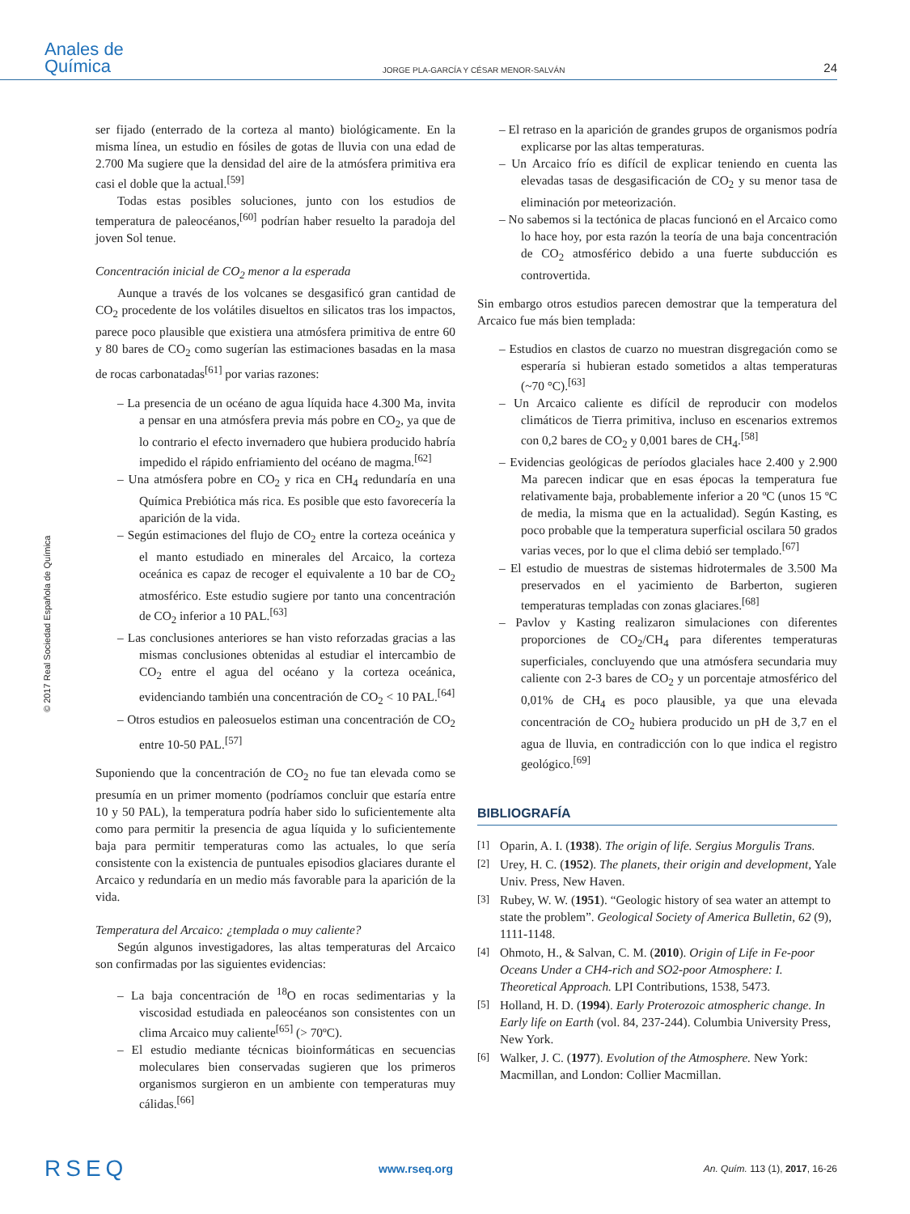Anales de
Química
JORGE PLA-GARCÍA Y CÉSAR MENOR-SALVÁN
24
© 2017 Real Sociedad Española de Química
ser fijado (enterrado de la corteza al manto) biológicamente. En la misma línea, un estudio en fósiles de gotas de lluvia con una edad de 2.700 Ma sugiere que la densidad del aire de la atmósfera primitiva era casi el doble que la actual.<sup>[59]</sup>
Todas estas posibles soluciones, junto con los estudios de temperatura de paleocéanos,<sup>[60]</sup> podrían haber resuelto la paradoja del joven Sol tenue.
Concentración inicial de CO<sub>2</sub> menor a la esperada
Aunque a través de los volcanes se desgasificó gran cantidad de CO<sub>2</sub> procedente de los volátiles disueltos en silicatos tras los impactos, parece poco plausible que existiera una atmósfera primitiva de entre 60 y 80 bares de CO<sub>2</sub> como sugerían las estimaciones basadas en la masa de rocas carbonatadas<sup>[61]</sup> por varias razones:
– La presencia de un océano de agua líquida hace 4.300 Ma, invita a pensar en una atmósfera previa más pobre en CO<sub>2</sub>, ya que de lo contrario el efecto invernadero que hubiera producido habría impedido el rápido enfriamiento del océano de magma.<sup>[62]</sup>
– Una atmósfera pobre en CO<sub>2</sub> y rica en CH<sub>4</sub> redundaría en una Química Prebiótica más rica. Es posible que esto favorecería la aparición de la vida.
– Según estimaciones del flujo de CO<sub>2</sub> entre la corteza oceánica y el manto estudiado en minerales del Arcaico, la corteza oceánica es capaz de recoger el equivalente a 10 bar de CO<sub>2</sub> atmosférico. Este estudio sugiere por tanto una concentración de CO<sub>2</sub> inferior a 10 PAL.<sup>[63]</sup>
– Las conclusiones anteriores se han visto reforzadas gracias a las mismas conclusiones obtenidas al estudiar el intercambio de CO<sub>2</sub> entre el agua del océano y la corteza oceánica, evidenciando también una concentración de CO<sub>2</sub> < 10 PAL.<sup>[64]</sup>
– Otros estudios en paleosuelos estiman una concentración de CO<sub>2</sub> entre 10-50 PAL.<sup>[57]</sup>
Suponiendo que la concentración de CO<sub>2</sub> no fue tan elevada como se presumía en un primer momento (podríamos concluir que estaría entre 10 y 50 PAL), la temperatura podría haber sido lo suficientemente alta como para permitir la presencia de agua líquida y lo suficientemente baja para permitir temperaturas como las actuales, lo que sería consistente con la existencia de puntuales episodios glaciares durante el Arcaico y redundaría en un medio más favorable para la aparición de la vida.
Temperatura del Arcaico: ¿templada o muy caliente?
Según algunos investigadores, las altas temperaturas del Arcaico son confirmadas por las siguientes evidencias:
– La baja concentración de <sup>18</sup>O en rocas sedimentarias y la viscosidad estudiada en paleocéanos son consistentes con un clima Arcaico muy caliente<sup>[65]</sup> (> 70ºC).
– El estudio mediante técnicas bioinformáticas en secuencias moleculares bien conservadas sugieren que los primeros organismos surgieron en un ambiente con temperaturas muy cálidas.<sup>[66]</sup>
– El retraso en la aparición de grandes grupos de organismos podría explicarse por las altas temperaturas.
– Un Arcaico frío es difícil de explicar teniendo en cuenta las elevadas tasas de desgasificación de CO<sub>2</sub> y su menor tasa de eliminación por meteorización.
– No sabemos si la tectónica de placas funcionó en el Arcaico como lo hace hoy, por esta razón la teoría de una baja concentración de CO<sub>2</sub> atmosférico debido a una fuerte subducción es controvertida.
Sin embargo otros estudios parecen demostrar que la temperatura del Arcaico fue más bien templada:
– Estudios en clastos de cuarzo no muestran disgregación como se esperaría si hubieran estado sometidos a altas temperaturas (~70 °C).<sup>[63]</sup>
– Un Arcaico caliente es difícil de reproducir con modelos climáticos de Tierra primitiva, incluso en escenarios extremos con 0,2 bares de CO<sub>2</sub> y 0,001 bares de CH<sub>4</sub>.<sup>[58]</sup>
– Evidencias geológicas de períodos glaciales hace 2.400 y 2.900 Ma parecen indicar que en esas épocas la temperatura fue relativamente baja, probablemente inferior a 20 ºC (unos 15 ºC de media, la misma que en la actualidad). Según Kasting, es poco probable que la temperatura superficial oscilara 50 grados varias veces, por lo que el clima debió ser templado.<sup>[67]</sup>
– El estudio de muestras de sistemas hidrotermales de 3.500 Ma preservados en el yacimiento de Barberton, sugieren temperaturas templadas con zonas glaciares.<sup>[68]</sup>
– Pavlov y Kasting realizaron simulaciones con diferentes proporciones de CO<sub>2</sub>/CH<sub>4</sub> para diferentes temperaturas superficiales, concluyendo que una atmósfera secundaria muy caliente con 2-3 bares de CO<sub>2</sub> y un porcentaje atmosférico del 0,01% de CH<sub>4</sub> es poco plausible, ya que una elevada concentración de CO<sub>2</sub> hubiera producido un pH de 3,7 en el agua de lluvia, en contradicción con lo que indica el registro geológico.<sup>[69]</sup>
BIBLIOGRAFÍA
<sup>[1]</sup> Oparin, A. I. (1938). The origin of life. Sergius Morgulis Trans.
<sup>[2]</sup> Urey, H. C. (1952). The planets, their origin and development, Yale Univ. Press, New Haven.
<sup>[3]</sup> Rubey, W. W. (1951). “Geologic history of sea water an attempt to state the problem”. Geological Society of America Bulletin, 62 (9), 1111-1148.
<sup>[4]</sup> Ohmoto, H., & Salvan, C. M. (2010). Origin of Life in Fe-poor Oceans Under a CH4-rich and SO2-poor Atmosphere: I. Theoretical Approach. LPI Contributions, 1538, 5473.
<sup>[5]</sup> Holland, H. D. (1994). Early Proterozoic atmospheric change. In Early life on Earth (vol. 84, 237-244). Columbia University Press, New York.
<sup>[6]</sup> Walker, J. C. (1977). Evolution of the Atmosphere. New York: Macmillan, and London: Collier Macmillan.
RSEQ
www.rseq.org
An. Quím. 113 (1), 2017, 16-26